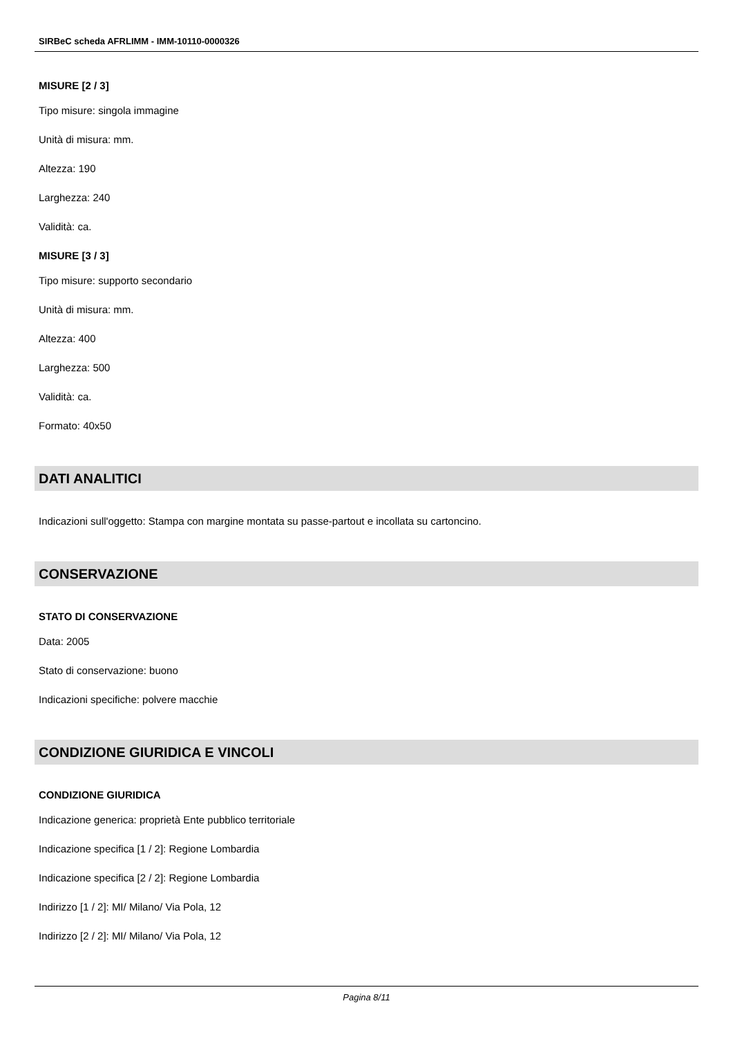SIRBeC scheda AFRLIMM - IMM-10110-0000326
MISURE [2 / 3]
Tipo misure: singola immagine
Unità di misura: mm.
Altezza: 190
Larghezza: 240
Validità: ca.
MISURE [3 / 3]
Tipo misure: supporto secondario
Unità di misura: mm.
Altezza: 400
Larghezza: 500
Validità: ca.
Formato: 40x50
DATI ANALITICI
Indicazioni sull'oggetto: Stampa con margine montata su passe-partout e incollata su cartoncino.
CONSERVAZIONE
STATO DI CONSERVAZIONE
Data: 2005
Stato di conservazione: buono
Indicazioni specifiche: polvere macchie
CONDIZIONE GIURIDICA E VINCOLI
CONDIZIONE GIURIDICA
Indicazione generica: proprietà Ente pubblico territoriale
Indicazione specifica [1 / 2]: Regione Lombardia
Indicazione specifica [2 / 2]: Regione Lombardia
Indirizzo [1 / 2]: MI/ Milano/ Via Pola, 12
Indirizzo [2 / 2]: MI/ Milano/ Via Pola, 12
Pagina 8/11